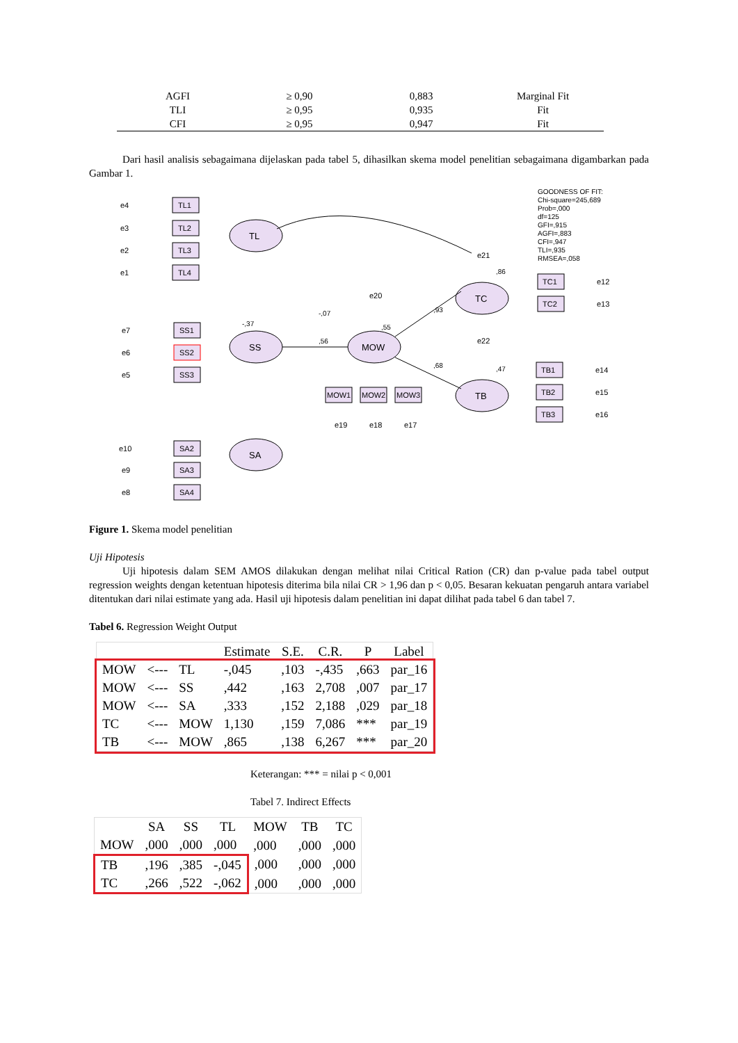| AGFI | ≥ 0,90 | 0,883 | Marginal Fit |
| TLI | ≥ 0,95 | 0,935 | Fit |
| CFI | ≥ 0,95 | 0,947 | Fit |
Dari hasil analisis sebagaimana dijelaskan pada tabel 5, dihasilkan skema model penelitian sebagaimana digambarkan pada Gambar 1.
TL
SS
SA
MOW
TC
TB
GOODNESS OF FIT:
Chi-square=245,689
Prob=,000
df=125
GFI=,915
AGFI=,883
CFI=,947
TLI=,935
RMSEA=,058
TL1
TL2
TL3
TL4
SS1
SS2
SS3
SA2
SA3
SA4
MOW1
MOW2
MOW3
TC1
TC2
TB1
TB2
TB3
e4
e3
e2
e1
e7
e6
e5
e10
e9
e8
e19
e18
e17
e20
e21
e22
e12
e13
e14
e15
e16
,56
,93
,68
-,37
-,07
,55
,86
,47
Figure 1. Skema model penelitian
Uji Hipotesis
Uji hipotesis dalam SEM AMOS dilakukan dengan melihat nilai Critical Ration (CR) dan p-value pada tabel output regression weights dengan ketentuan hipotesis diterima bila nilai CR > 1,96 dan p < 0,05. Besaran kekuatan pengaruh antara variabel ditentukan dari nilai estimate yang ada. Hasil uji hipotesis dalam penelitian ini dapat dilihat pada tabel 6 dan tabel 7.
Tabel 6. Regression Weight Output
| | | | Estimate | S.E. | C.R. | P | Label |
| --- | --- | --- | --- | --- | --- | --- | --- |
| MOW | <--- | TL | -,045 | ,103 | -,435 | ,663 | par_16 |
| MOW | <--- | SS | ,442 | ,163 | 2,708 | ,007 | par_17 |
| MOW | <--- | SA | ,333 | ,152 | 2,188 | ,029 | par_18 |
| TC | <--- | MOW | 1,130 | ,159 | 7,086 | *** | par_19 |
| TB | <--- | MOW | ,865 | ,138 | 6,267 | *** | par_20 |
Keterangan: *** = nilai p < 0,001
Tabel 7. Indirect Effects
| | SA | SS | TL | MOW | TB | TC |
| --- | --- | --- | --- | --- | --- | --- |
| MOW | ,000 | ,000 | ,000 | ,000 | ,000 | ,000 |
| TB | ,196 | ,385 | -,045 | ,000 | ,000 | ,000 |
| TC | ,266 | ,522 | -,062 | ,000 | ,000 | ,000 |